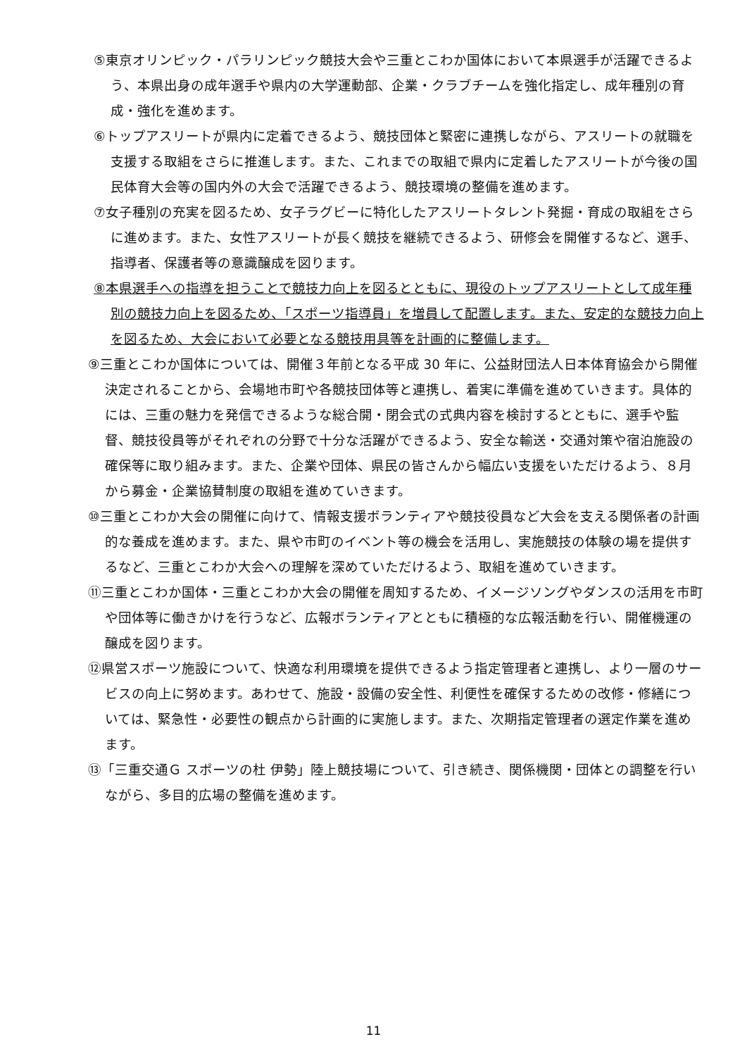⑤東京オリンピック・パラリンピック競技大会や三重とこわか国体において本県選手が活躍できるよう、本県出身の成年選手や県内の大学運動部、企業・クラブチームを強化指定し、成年種別の育成・強化を進めます。
⑥トップアスリートが県内に定着できるよう、競技団体と緊密に連携しながら、アスリートの就職を支援する取組をさらに推進します。また、これまでの取組で県内に定着したアスリートが今後の国民体育大会等の国内外の大会で活躍できるよう、競技環境の整備を進めます。
⑦女子種別の充実を図るため、女子ラグビーに特化したアスリートタレント発掘・育成の取組をさらに進めます。また、女性アスリートが長く競技を継続できるよう、研修会を開催するなど、選手、指導者、保護者等の意識醸成を図ります。
⑧本県選手への指導を担うことで競技力向上を図るとともに、現役のトップアスリートとして成年種別の競技力向上を図るため、「スポーツ指導員」を増員して配置します。また、安定的な競技力向上を図るため、大会において必要となる競技用具等を計画的に整備します。
⑨三重とこわか国体については、開催３年前となる平成 30 年に、公益財団法人日本体育協会から開催決定されることから、会場地市町や各競技団体等と連携し、着実に準備を進めていきます。具体的には、三重の魅力を発信できるような総合開・閉会式の式典内容を検討するとともに、選手や監督、競技役員等がそれぞれの分野で十分な活躍ができるよう、安全な輸送・交通対策や宿泊施設の確保等に取り組みます。また、企業や団体、県民の皆さんから幅広い支援をいただけるよう、８月から募金・企業協賛制度の取組を進めていきます。
⑩三重とこわか大会の開催に向けて、情報支援ボランティアや競技役員など大会を支える関係者の計画的な養成を進めます。また、県や市町のイベント等の機会を活用し、実施競技の体験の場を提供するなど、三重とこわか大会への理解を深めていただけるよう、取組を進めていきます。
⑪三重とこわか国体・三重とこわか大会の開催を周知するため、イメージソングやダンスの活用を市町や団体等に働きかけを行うなど、広報ボランティアとともに積極的な広報活動を行い、開催機運の醸成を図ります。
⑫県営スポーツ施設について、快適な利用環境を提供できるよう指定管理者と連携し、より一層のサービスの向上に努めます。あわせて、施設・設備の安全性、利便性を確保するための改修・修繕については、緊急性・必要性の観点から計画的に実施します。また、次期指定管理者の選定作業を進めます。
⑬「三重交通Ｇ スポーツの杜 伊勢」陸上競技場について、引き続き、関係機関・団体との調整を行いながら、多目的広場の整備を進めます。
11